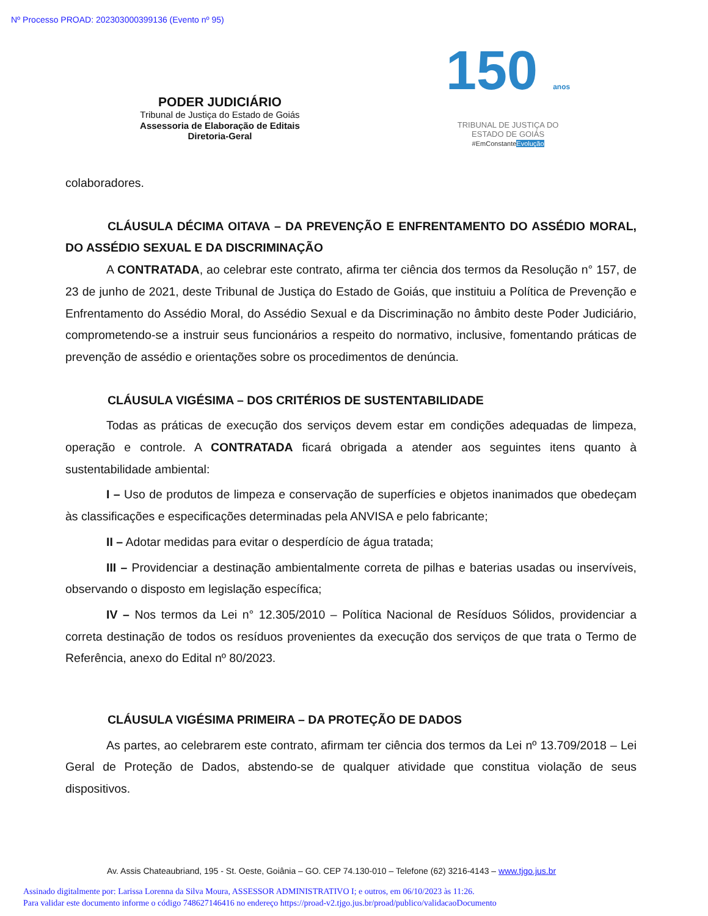Nº Processo PROAD: 202303000399136 (Evento nº 95)
PODER JUDICIÁRIO
Tribunal de Justiça do Estado de Goiás
Assessoria de Elaboração de Editais
Diretoria-Geral
150 anos
TRIBUNAL DE JUSTIÇA DO
ESTADO DE GOIÁS
#EmConstanteEvolução
colaboradores.
CLÁUSULA DÉCIMA OITAVA – DA PREVENÇÃO E ENFRENTAMENTO DO ASSÉDIO MORAL, DO ASSÉDIO SEXUAL E DA DISCRIMINAÇÃO
A CONTRATADA, ao celebrar este contrato, afirma ter ciência dos termos da Resolução n° 157, de 23 de junho de 2021, deste Tribunal de Justiça do Estado de Goiás, que instituiu a Política de Prevenção e Enfrentamento do Assédio Moral, do Assédio Sexual e da Discriminação no âmbito deste Poder Judiciário, comprometendo-se a instruir seus funcionários a respeito do normativo, inclusive, fomentando práticas de prevenção de assédio e orientações sobre os procedimentos de denúncia.
CLÁUSULA VIGÉSIMA – DOS CRITÉRIOS DE SUSTENTABILIDADE
Todas as práticas de execução dos serviços devem estar em condições adequadas de limpeza, operação e controle. A CONTRATADA ficará obrigada a atender aos seguintes itens quanto à sustentabilidade ambiental:
I – Uso de produtos de limpeza e conservação de superfícies e objetos inanimados que obedeçam às classificações e especificações determinadas pela ANVISA e pelo fabricante;
II – Adotar medidas para evitar o desperdício de água tratada;
III – Providenciar a destinação ambientalmente correta de pilhas e baterias usadas ou inservíveis, observando o disposto em legislação específica;
IV – Nos termos da Lei n° 12.305/2010 – Política Nacional de Resíduos Sólidos, providenciar a correta destinação de todos os resíduos provenientes da execução dos serviços de que trata o Termo de Referência, anexo do Edital nº 80/2023.
CLÁUSULA VIGÉSIMA PRIMEIRA – DA PROTEÇÃO DE DADOS
As partes, ao celebrarem este contrato, afirmam ter ciência dos termos da Lei nº 13.709/2018 – Lei Geral de Proteção de Dados, abstendo-se de qualquer atividade que constitua violação de seus dispositivos.
Av. Assis Chateaubriand, 195 - St. Oeste, Goiânia – GO. CEP 74.130-010 – Telefone (62) 3216-4143 – www.tjgo.jus.br
Assinado digitalmente por: Larissa Lorenna da Silva Moura, ASSESSOR ADMINISTRATIVO I; e outros, em 06/10/2023 às 11:26.
Para validar este documento informe o código 748627146416 no endereço https://proad-v2.tjgo.jus.br/proad/publico/validacaoDocumento